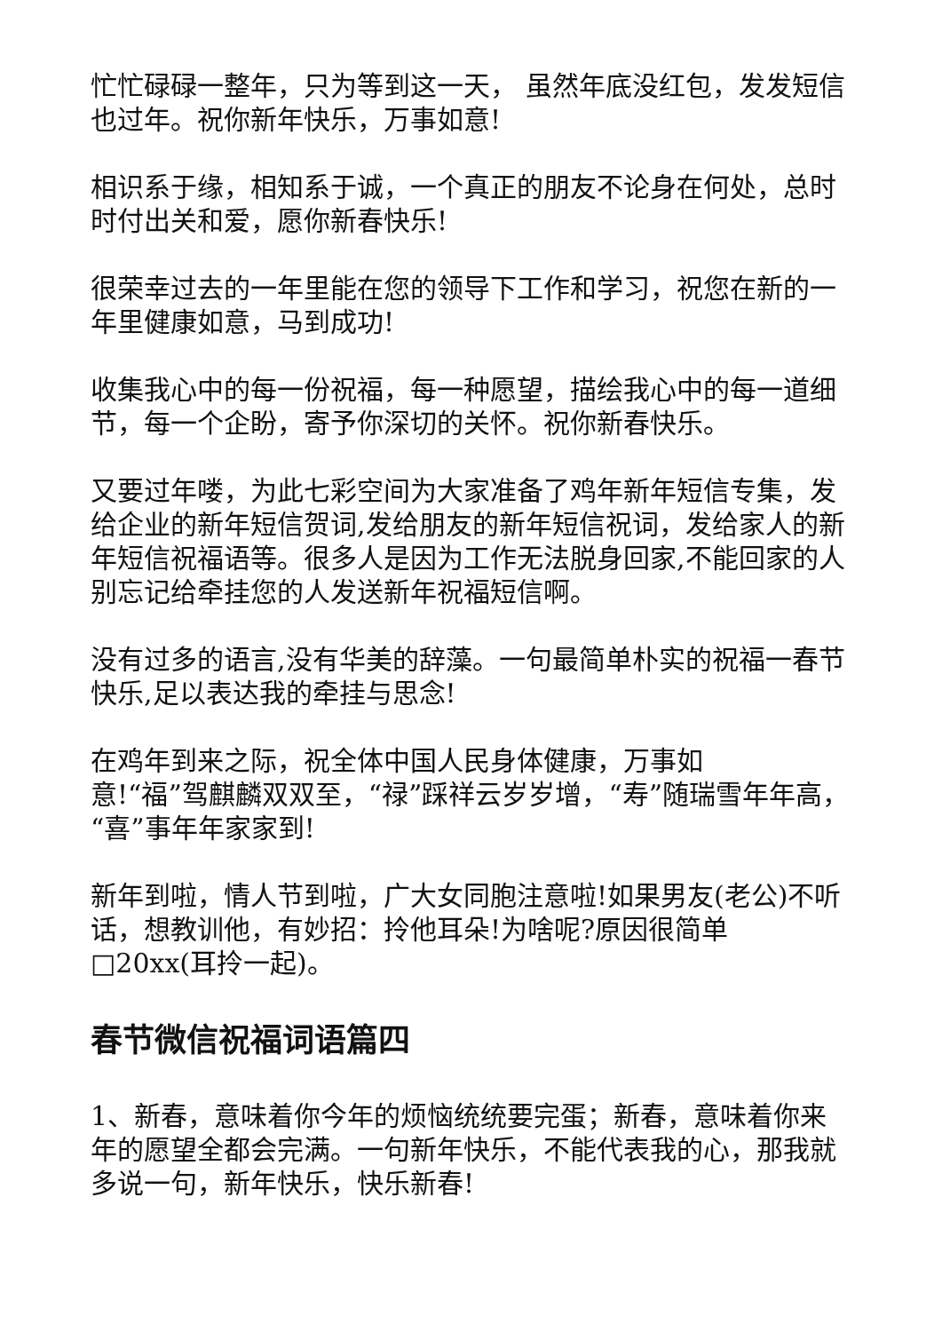忙忙碌碌一整年，只为等到这一天， 虽然年底没红包，发发短信也过年。祝你新年快乐，万事如意!
相识系于缘，相知系于诚，一个真正的朋友不论身在何处，总时时付出关和爱，愿你新春快乐!
很荣幸过去的一年里能在您的领导下工作和学习，祝您在新的一年里健康如意，马到成功!
收集我心中的每一份祝福，每一种愿望，描绘我心中的每一道细节，每一个企盼，寄予你深切的关怀。祝你新春快乐。
又要过年喽，为此七彩空间为大家准备了鸡年新年短信专集，发给企业的新年短信贺词,发给朋友的新年短信祝词，发给家人的新年短信祝福语等。很多人是因为工作无法脱身回家,不能回家的人别忘记给牵挂您的人发送新年祝福短信啊。
没有过多的语言,没有华美的辞藻。一句最简单朴实的祝福一春节快乐,足以表达我的牵挂与思念!
在鸡年到来之际，祝全体中国人民身体健康，万事如
意!“福”驾麒麟双双至，“禄”踩祥云岁岁增，“寿”随瑞雪年年高，“喜”事年年家家到!
新年到啦，情人节到啦，广大女同胞注意啦!如果男友(老公)不听话，想教训他，有妙招：拎他耳朵!为啥呢?原因很简单□20xx(耳拎一起)。
春节微信祝福词语篇四
1、新春，意味着你今年的烦恼统统要完蛋；新春，意味着你来年的愿望全都会完满。一句新年快乐，不能代表我的心，那我就多说一句，新年快乐，快乐新春!